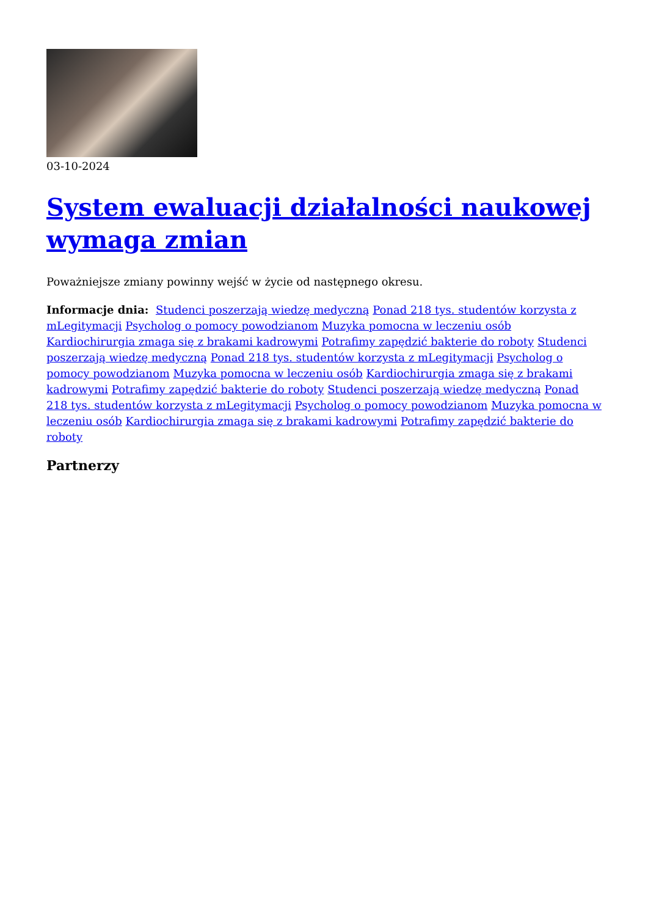03-10-2024
System ewaluacji działalności naukowej wymaga zmian
Poważniejsze zmiany powinny wejść w życie od następnego okresu.
Informacje dnia: Studenci poszerzają wiedzę medyczną Ponad 218 tys. studentów korzysta z mLegitymacji Psycholog o pomocy powodzianom Muzyka pomocna w leczeniu osób Kardiochirurgia zmaga się z brakami kadrowymi Potrafimy zapędzić bakterie do roboty Studenci poszerzają wiedzę medyczną Ponad 218 tys. studentów korzysta z mLegitymacji Psycholog o pomocy powodzianom Muzyka pomocna w leczeniu osób Kardiochirurgia zmaga się z brakami kadrowymi Potrafimy zapędzić bakterie do roboty Studenci poszerzają wiedzę medyczną Ponad 218 tys. studentów korzysta z mLegitymacji Psycholog o pomocy powodzianom Muzyka pomocna w leczeniu osób Kardiochirurgia zmaga się z brakami kadrowymi Potrafimy zapędzić bakterie do roboty
Partnerzy